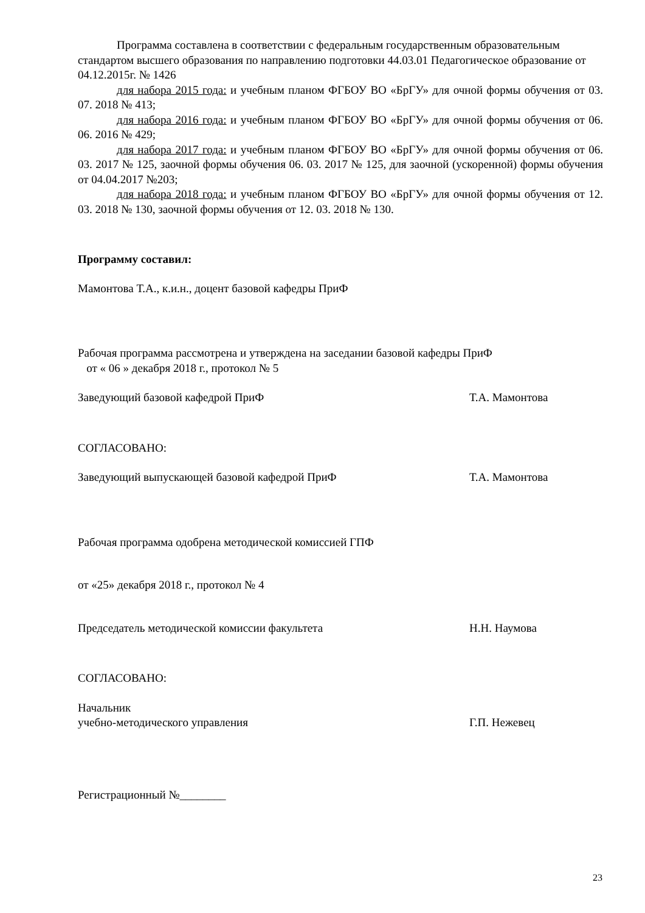Программа составлена в соответствии с федеральным государственным образовательным стандартом высшего образования по направлению подготовки 44.03.01 Педагогическое образование от 04.12.2015г. № 1426
для набора 2015 года: и учебным планом ФГБОУ ВО «БрГУ» для очной формы обучения от 03. 07. 2018 № 413;
для набора 2016 года: и учебным планом ФГБОУ ВО «БрГУ» для очной формы обучения от 06. 06. 2016 № 429;
для набора 2017 года: и учебным планом ФГБОУ ВО «БрГУ» для очной формы обучения от 06. 03. 2017 № 125, заочной формы обучения 06. 03. 2017 № 125, для заочной (ускоренной) формы обучения от 04.04.2017 №203;
для набора 2018 года: и учебным планом ФГБОУ ВО «БрГУ» для очной формы обучения от 12. 03. 2018 № 130, заочной формы обучения от 12. 03. 2018 № 130.
Программу составил:
Мамонтова Т.А., к.и.н., доцент базовой кафедры ПриФ
Рабочая программа рассмотрена и утверждена на заседании базовой кафедры ПриФ
от « 06 » декабря 2018 г., протокол № 5
Заведующий базовой кафедрой ПриФ Т.А. Мамонтова
СОГЛАСОВАНО:
Заведующий выпускающей базовой кафедрой ПриФ Т.А. Мамонтова
Рабочая программа одобрена методической комиссией ГПФ
от «25» декабря 2018 г., протокол № 4
Председатель методической комиссии факультета Н.Н. Наумова
СОГЛАСОВАНО:
Начальник
учебно-методического управления Г.П. Нежевец
Регистрационный №________
23